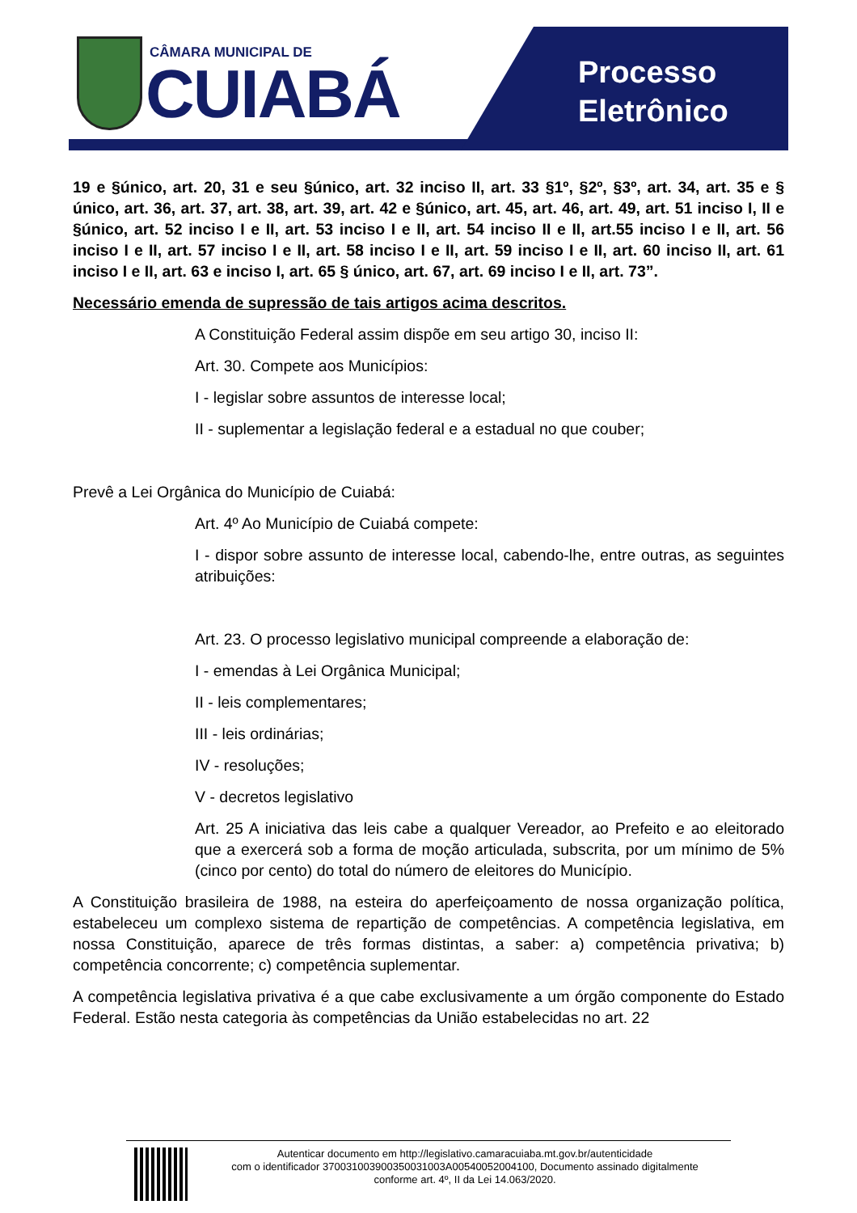CÂMARA MUNICIPAL DE
CUIABÁ
Processo
Eletrônico
19 e §único, art. 20, 31 e seu §único, art. 32 inciso II, art. 33 §1º, §2º, §3º, art. 34, art. 35 e § único, art. 36, art. 37, art. 38, art. 39, art. 42 e §único, art. 45, art. 46, art. 49, art. 51 inciso I, II e §único, art. 52 inciso I e II, art. 53 inciso I e II, art. 54 inciso II e II, art.55 inciso I e II, art. 56 inciso I e II, art. 57 inciso I e II, art. 58 inciso I e II, art. 59 inciso I e II, art. 60 inciso II, art. 61 inciso I e II, art. 63 e inciso I, art. 65 § único, art. 67, art. 69 inciso I e II, art. 73”.
Necessário emenda de supressão de tais artigos acima descritos.
A Constituição Federal assim dispõe em seu artigo 30, inciso II:
Art. 30. Compete aos Municípios:
I - legislar sobre assuntos de interesse local;
II - suplementar a legislação federal e a estadual no que couber;
Prevê a Lei Orgânica do Município de Cuiabá:
Art. 4º Ao Município de Cuiabá compete:
I - dispor sobre assunto de interesse local, cabendo-lhe, entre outras, as seguintes atribuições:
Art. 23. O processo legislativo municipal compreende a elaboração de:
I - emendas à Lei Orgânica Municipal;
II - leis complementares;
III - leis ordinárias;
IV - resoluções;
V - decretos legislativo
Art. 25 A iniciativa das leis cabe a qualquer Vereador, ao Prefeito e ao eleitorado que a exercerá sob a forma de moção articulada, subscrita, por um mínimo de 5% (cinco por cento) do total do número de eleitores do Município.
A Constituição brasileira de 1988, na esteira do aperfeiçoamento de nossa organização política, estabeleceu um complexo sistema de repartição de competências. A competência legislativa, em nossa Constituição, aparece de três formas distintas, a saber: a) competência privativa; b) competência concorrente; c) competência suplementar.
A competência legislativa privativa é a que cabe exclusivamente a um órgão componente do Estado Federal. Estão nesta categoria às competências da União estabelecidas no art. 22
Autenticar documento em http://legislativo.camaracuiaba.mt.gov.br/autenticidade
com o identificador 370031003900350031003A00540052004100, Documento assinado digitalmente
conforme art. 4º, II da Lei 14.063/2020.